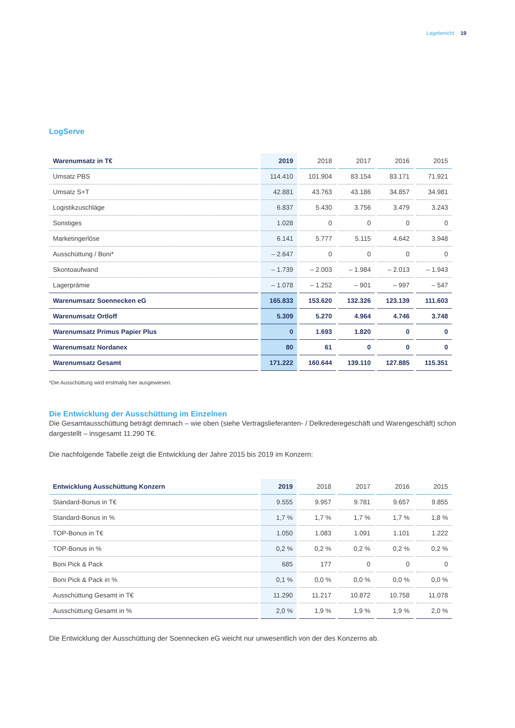Lagebericht 19
LogServe
| Warenumsatz in T€ | 2019 | 2018 | 2017 | 2016 | 2015 |
| --- | --- | --- | --- | --- | --- |
| Umsatz PBS | 114.410 | 101.904 | 83.154 | 83.171 | 71.921 |
| Umsatz S+T | 42.881 | 43.763 | 43.186 | 34.857 | 34.981 |
| Logistikzuschläge | 6.837 | 5.430 | 3.756 | 3.479 | 3.243 |
| Sonstiges | 1.028 | 0 | 0 | 0 | 0 |
| Marketingerlöse | 6.141 | 5.777 | 5.115 | 4.642 | 3.948 |
| Ausschüttung / Boni* | – 2.647 | 0 | 0 | 0 | 0 |
| Skontoaufwand | – 1.739 | – 2.003 | – 1.984 | – 2.013 | – 1.943 |
| Lagerprämie | – 1.078 | – 1.252 | – 901 | – 997 | – 547 |
| Warenumsatz Soennecken eG | 165.833 | 153.620 | 132.326 | 123.139 | 111.603 |
| Warenumsatz Ortloff | 5.309 | 5.270 | 4.964 | 4.746 | 3.748 |
| Warenumsatz Primus Papier Plus | 0 | 1.693 | 1.820 | 0 | 0 |
| Warenumsatz Nordanex | 80 | 61 | 0 | 0 | 0 |
| Warenumsatz Gesamt | 171.222 | 160.644 | 139.110 | 127.885 | 115.351 |
*Die Ausschüttung wird erstmalig hier ausgewiesen.
Die Entwicklung der Ausschüttung im Einzelnen
Die Gesamtausschüttung beträgt demnach – wie oben (siehe Vertragslieferanten- / Delkrederegeschäft und Waren­geschäft) schon dargestellt – insgesamt 11.290 T€.
Die nachfolgende Tabelle zeigt die Entwicklung der Jahre 2015 bis 2019 im Konzern:
| Entwicklung Ausschüttung Konzern | 2019 | 2018 | 2017 | 2016 | 2015 |
| --- | --- | --- | --- | --- | --- |
| Standard-Bonus in T€ | 9.555 | 9.957 | 9.781 | 9.657 | 9.855 |
| Standard-Bonus in % | 1,7 % | 1,7 % | 1,7 % | 1,7 % | 1,8 % |
| TOP-Bonus in T€ | 1.050 | 1.083 | 1.091 | 1.101 | 1.222 |
| TOP-Bonus in % | 0,2 % | 0,2 % | 0,2 % | 0,2 % | 0,2 % |
| Boni Pick & Pack | 685 | 177 | 0 | 0 | 0 |
| Boni Pick & Pack in % | 0,1 % | 0,0 % | 0,0 % | 0,0 % | 0,0 % |
| Ausschüttung Gesamt in T€ | 11.290 | 11.217 | 10.872 | 10.758 | 11.078 |
| Ausschüttung Gesamt in % | 2,0 % | 1,9 % | 1,9 % | 1,9 % | 2,0 % |
Die Entwicklung der Ausschüttung der Soennecken eG weicht nur unwesentlich von der des Konzerns ab.